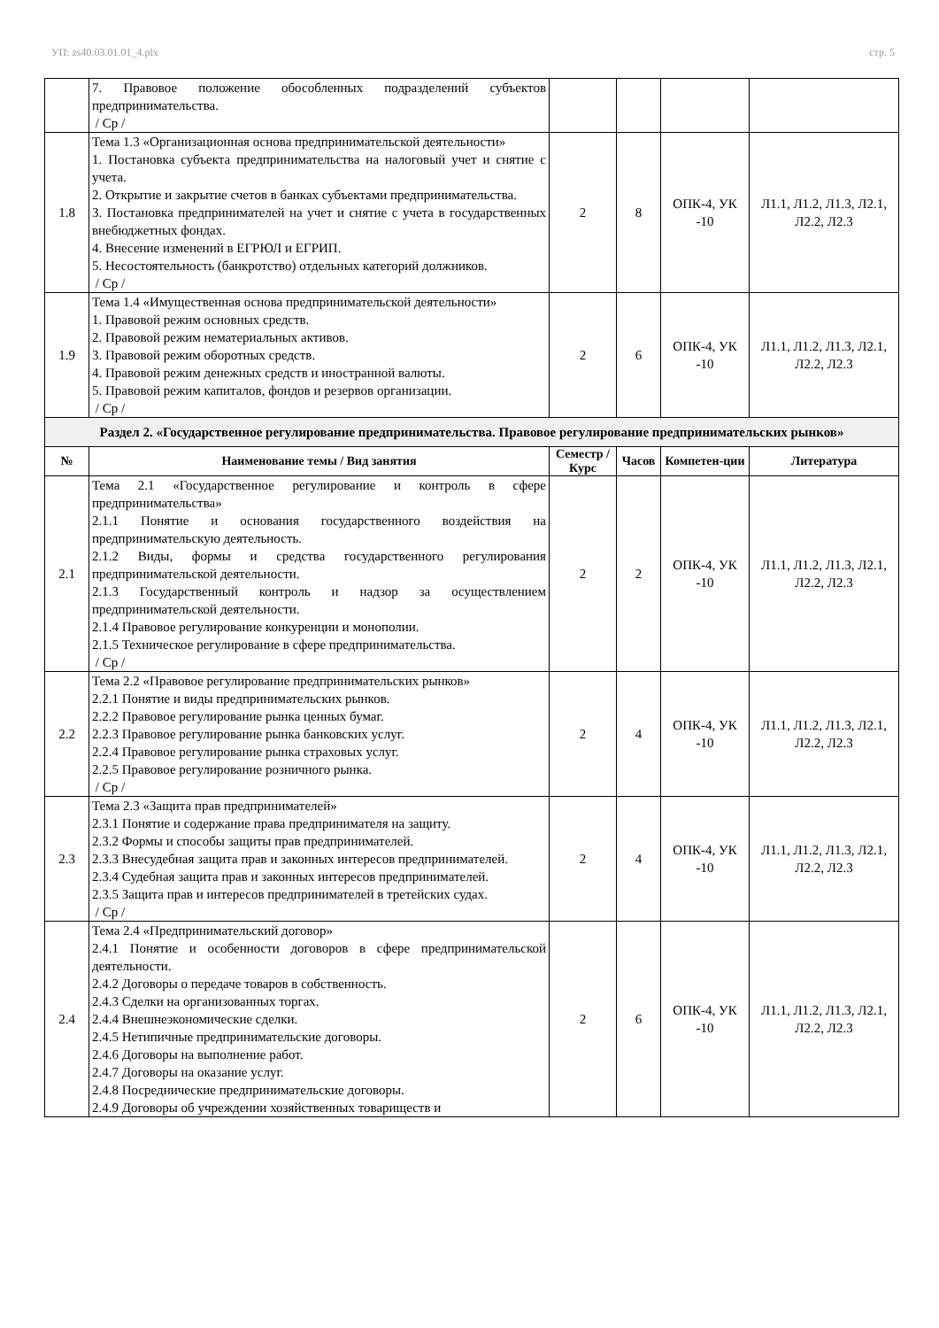УП: zs40.03.01.01_4.plx стр. 5
| | 7. Правовое положение обособленных подразделений субъектов предпринимательства. / Ср / | | | | |
| 1.8 | Тема 1.3 «Организационная основа предпринимательской деятельности» 1. Постановка субъекта предпринимательства на налоговый учет и снятие с учета. 2. Открытие и закрытие счетов в банках субъектами предпринимательства. 3. Постановка предпринимателей на учет и снятие с учета в государственных внебюджетных фондах. 4. Внесение изменений в ЕГРЮЛ и ЕГРИП. 5. Несостоятельность (банкротство) отдельных категорий должников. / Ср / | 2 | 8 | ОПК-4, УК -10 | Л1.1, Л1.2, Л1.3, Л2.1, Л2.2, Л2.3 |
| 1.9 | Тема 1.4 «Имущественная основа предпринимательской деятельности» 1. Правовой режим основных средств. 2. Правовой режим нематериальных активов. 3. Правовой режим оборотных средств. 4. Правовой режим денежных средств и иностранной валюты. 5. Правовой режим капиталов, фондов и резервов организации. / Ср / | 2 | 6 | ОПК-4, УК -10 | Л1.1, Л1.2, Л1.3, Л2.1, Л2.2, Л2.3 |
| Раздел 2. «Государственное регулирование предпринимательства. Правовое регулирование предпринимательских рынков» | | | | | |
| № | Наименование темы / Вид занятия | Семестр / Курс | Часов | Компетен-ции | Литература |
| 2.1 | Тема 2.1 «Государственное регулирование и контроль в сфере предпринимательства» 2.1.1 Понятие и основания государственного воздействия на предпринимательскую деятельность. 2.1.2 Виды, формы и средства государственного регулирования предпринимательской деятельности. 2.1.3 Государственный контроль и надзор за осуществлением предпринимательской деятельности. 2.1.4 Правовое регулирование конкуренции и монополии. 2.1.5 Техническое регулирование в сфере предпринимательства. / Ср / | 2 | 2 | ОПК-4, УК -10 | Л1.1, Л1.2, Л1.3, Л2.1, Л2.2, Л2.3 |
| 2.2 | Тема 2.2 «Правовое регулирование предпринимательских рынков» 2.2.1 Понятие и виды предпринимательских рынков. 2.2.2 Правовое регулирование рынка ценных бумаг. 2.2.3 Правовое регулирование рынка банковских услуг. 2.2.4 Правовое регулирование рынка страховых услуг. 2.2.5 Правовое регулирование розничного рынка. / Ср / | 2 | 4 | ОПК-4, УК -10 | Л1.1, Л1.2, Л1.3, Л2.1, Л2.2, Л2.3 |
| 2.3 | Тема 2.3 «Защита прав предпринимателей» 2.3.1 Понятие и содержание права предпринимателя на защиту. 2.3.2 Формы и способы защиты прав предпринимателей. 2.3.3 Внесудебная защита прав и законных интересов предпринимателей. 2.3.4 Судебная защита прав и законных интересов предпринимателей. 2.3.5 Защита прав и интересов предпринимателей в третейских судах. / Ср / | 2 | 4 | ОПК-4, УК -10 | Л1.1, Л1.2, Л1.3, Л2.1, Л2.2, Л2.3 |
| 2.4 | Тема 2.4 «Предпринимательский договор» 2.4.1 Понятие и особенности договоров в сфере предпринимательской деятельности. 2.4.2 Договоры о передаче товаров в собственность. 2.4.3 Сделки на организованных торгах. 2.4.4 Внешнеэкономические сделки. 2.4.5 Нетипичные предпринимательские договоры. 2.4.6 Договоры на выполнение работ. 2.4.7 Договоры на оказание услуг. 2.4.8 Посреднические предпринимательские договоры. 2.4.9 Договоры об учреждении хозяйственных товариществ и | 2 | 6 | ОПК-4, УК -10 | Л1.1, Л1.2, Л1.3, Л2.1, Л2.2, Л2.3 |